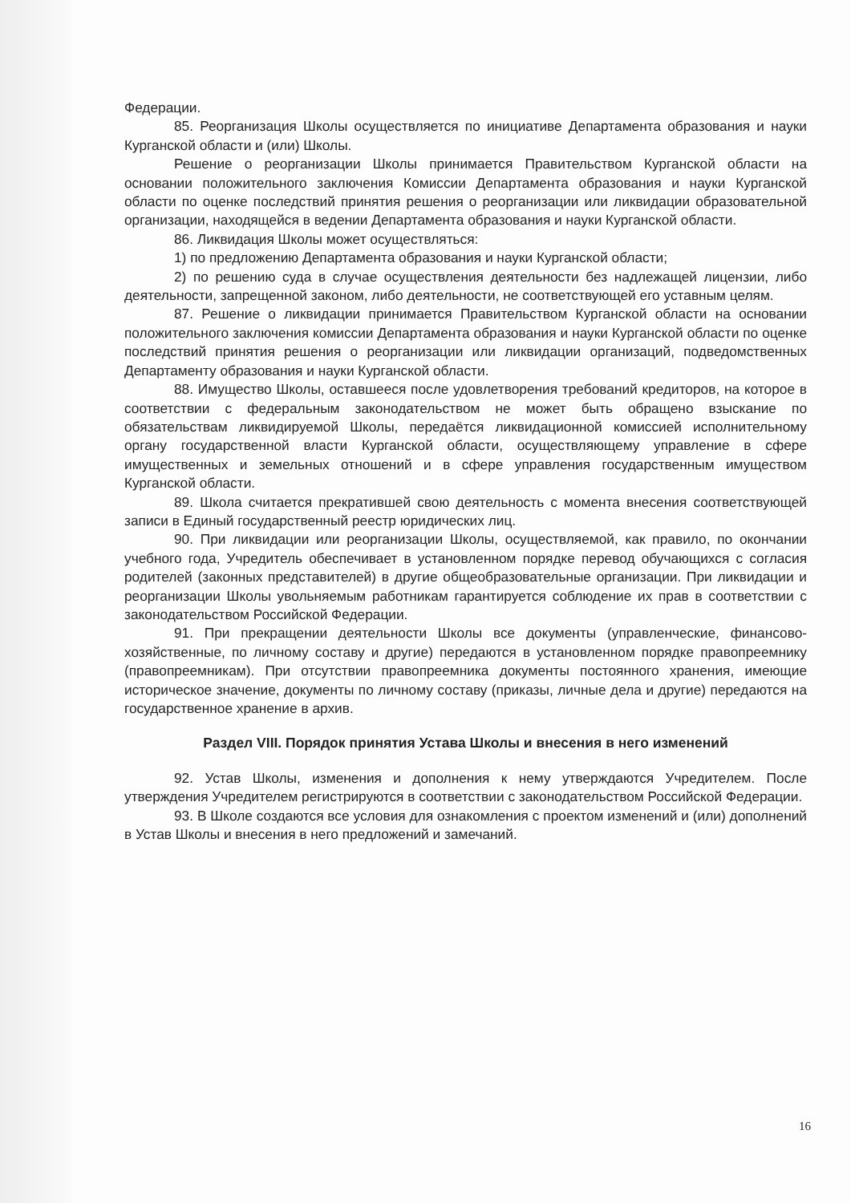Федерации.
85. Реорганизация Школы осуществляется по инициативе Департамента образования и науки Курганской области и (или) Школы.
Решение о реорганизации Школы принимается Правительством Курганской области на основании положительного заключения Комиссии Департамента образования и науки Курганской области по оценке последствий принятия решения о реорганизации или ликвидации образовательной организации, находящейся в ведении Департамента образования и науки Курганской области.
86. Ликвидация Школы может осуществляться:
1) по предложению Департамента образования и науки Курганской области;
2) по решению суда в случае осуществления деятельности без надлежащей лицензии, либо деятельности, запрещенной законом, либо деятельности, не соответствующей его уставным целям.
87. Решение о ликвидации принимается Правительством Курганской области на основании положительного заключения комиссии Департамента образования и науки Курганской области по оценке последствий принятия решения о реорганизации или ликвидации организаций, подведомственных Департаменту образования и науки Курганской области.
88. Имущество Школы, оставшееся после удовлетворения требований кредиторов, на которое в соответствии с федеральным законодательством не может быть обращено взыскание по обязательствам ликвидируемой Школы, передаётся ликвидационной комиссией исполнительному органу государственной власти Курганской области, осуществляющему управление в сфере имущественных и земельных отношений и в сфере управления государственным имуществом Курганской области.
89. Школа считается прекратившей свою деятельность с момента внесения соответствующей записи в Единый государственный реестр юридических лиц.
90. При ликвидации или реорганизации Школы, осуществляемой, как правило, по окончании учебного года, Учредитель обеспечивает в установленном порядке перевод обучающихся с согласия родителей (законных представителей) в другие общеобразовательные организации. При ликвидации и реорганизации Школы увольняемым работникам гарантируется соблюдение их прав в соответствии с законодательством Российской Федерации.
91. При прекращении деятельности Школы все документы (управленческие, финансово-хозяйственные, по личному составу и другие) передаются в установленном порядке правопреемнику (правопреемникам). При отсутствии правопреемника документы постоянного хранения, имеющие историческое значение, документы по личному составу (приказы, личные дела и другие) передаются на государственное хранение в архив.
Раздел VIII. Порядок принятия Устава Школы и внесения в него изменений
92. Устав Школы, изменения и дополнения к нему утверждаются Учредителем. После утверждения Учредителем регистрируются в соответствии с законодательством Российской Федерации.
93. В Школе создаются все условия для ознакомления с проектом изменений и (или) дополнений в Устав Школы и внесения в него предложений и замечаний.
16